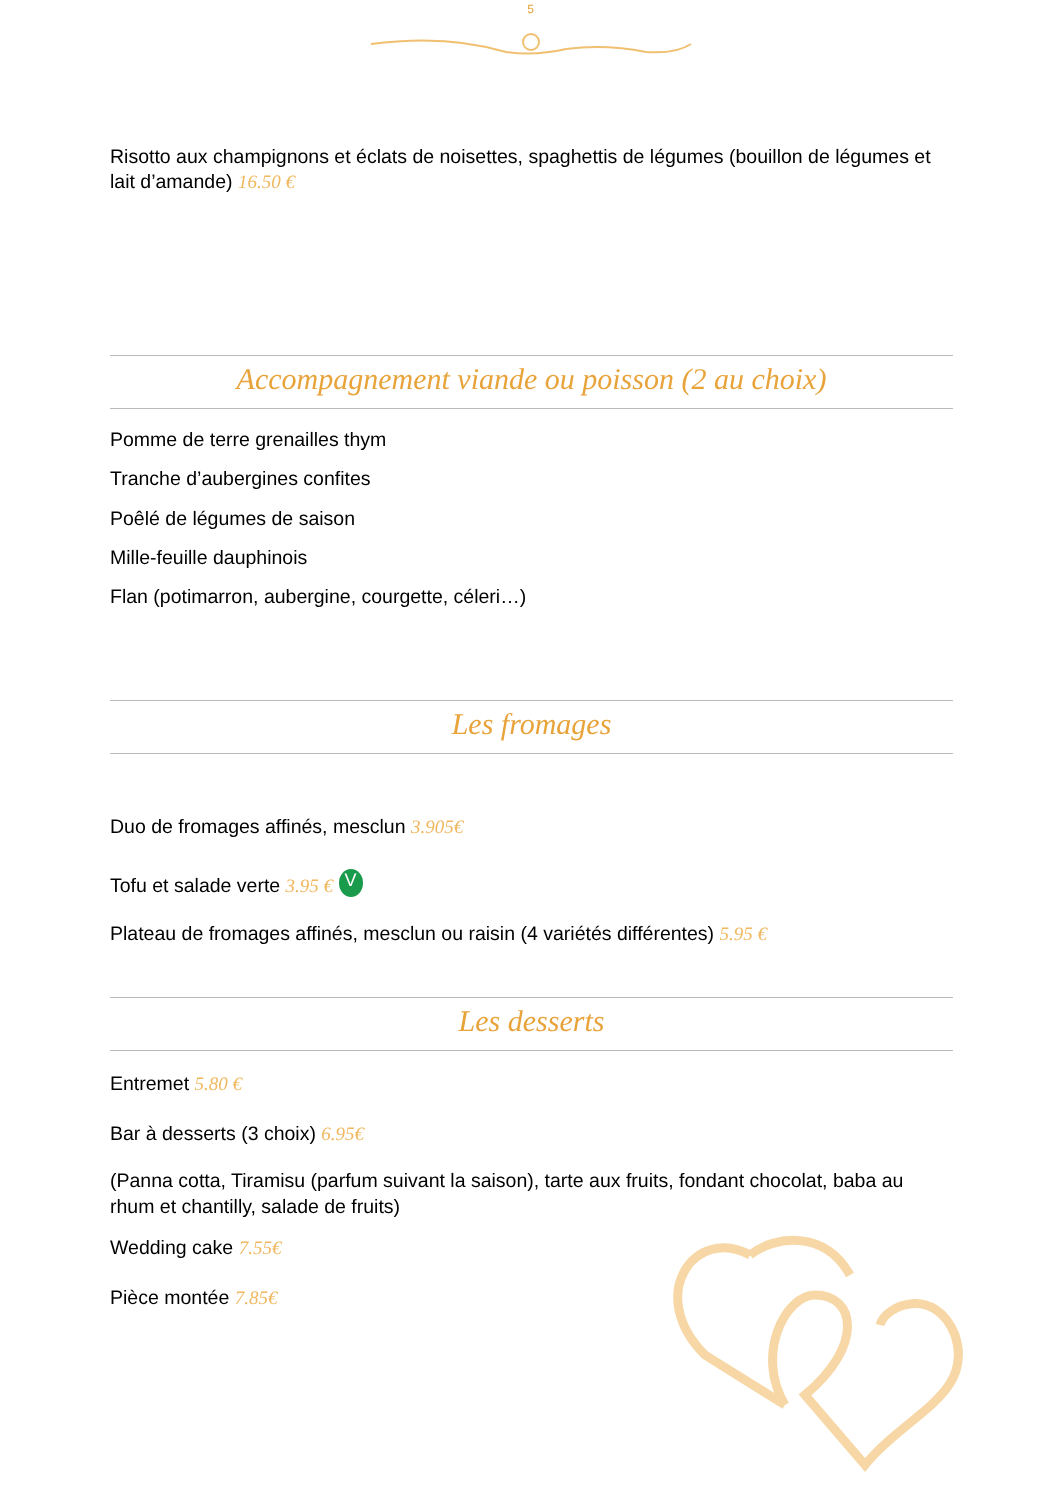5
Risotto aux champignons et éclats de noisettes, spaghettis de légumes (bouillon de légumes et lait d’amande) 16.50 €
Accompagnement viande ou poisson (2 au choix)
Pomme de terre grenailles thym
Tranche d’aubergines confites
Poêlé de légumes de saison
Mille-feuille dauphinois
Flan (potimarron, aubergine, courgette, céleri…)
Les fromages
Duo de fromages affinés, mesclun 3.905€
Tofu et salade verte 3.95 € V
Plateau de fromages affinés, mesclun ou raisin (4 variétés différentes) 5.95 €
Les desserts
Entremet 5.80 €
Bar à desserts (3 choix) 6.95€
(Panna cotta, Tiramisu (parfum suivant la saison), tarte aux fruits, fondant chocolat, baba au rhum et chantilly, salade de fruits)
Wedding cake 7.55€
Pièce montée 7.85€